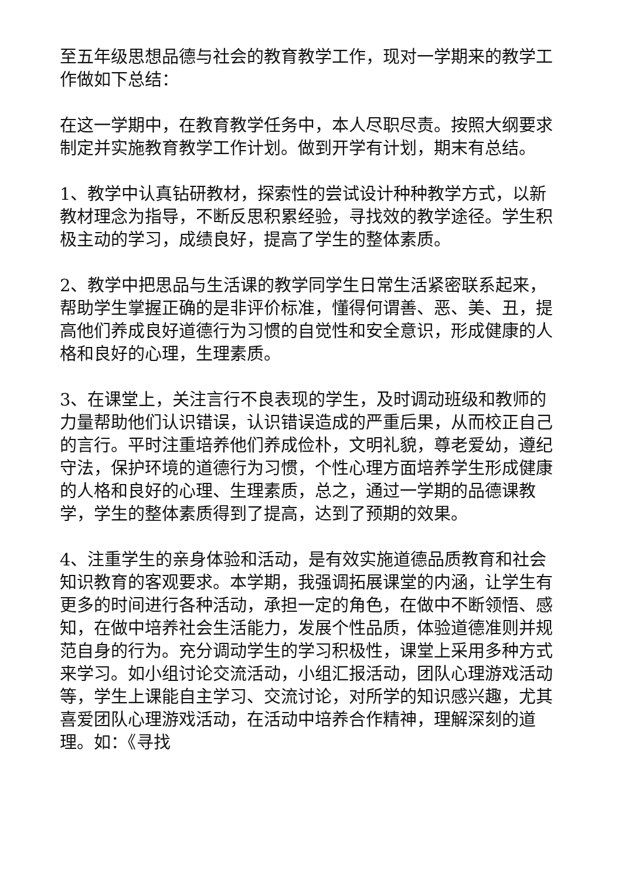至五年级思想品德与社会的教育教学工作，现对一学期来的教学工作做如下总结：
在这一学期中，在教育教学任务中，本人尽职尽责。按照大纲要求制定并实施教育教学工作计划。做到开学有计划，期末有总结。
1、教学中认真钻研教材，探索性的尝试设计种种教学方式，以新教材理念为指导，不断反思积累经验，寻找效的教学途径。学生积极主动的学习，成绩良好，提高了学生的整体素质。
2、教学中把思品与生活课的教学同学生日常生活紧密联系起来，帮助学生掌握正确的是非评价标准，懂得何谓善、恶、美、丑，提高他们养成良好道德行为习惯的自觉性和安全意识，形成健康的人格和良好的心理，生理素质。
3、在课堂上，关注言行不良表现的学生，及时调动班级和教师的力量帮助他们认识错误，认识错误造成的严重后果，从而校正自己的言行。平时注重培养他们养成俭朴，文明礼貌，尊老爱幼，遵纪守法，保护环境的道德行为习惯，个性心理方面培养学生形成健康的人格和良好的心理、生理素质，总之，通过一学期的品德课教学，学生的整体素质得到了提高，达到了预期的效果。
4、注重学生的亲身体验和活动，是有效实施道德品质教育和社会知识教育的客观要求。本学期，我强调拓展课堂的内涵，让学生有更多的时间进行各种活动，承担一定的角色，在做中不断领悟、感知，在做中培养社会生活能力，发展个性品质，体验道德准则并规范自身的行为。充分调动学生的学习积极性，课堂上采用多种方式来学习。如小组讨论交流活动，小组汇报活动，团队心理游戏活动等，学生上课能自主学习、交流讨论，对所学的知识感兴趣，尤其喜爱团队心理游戏活动，在活动中培养合作精神，理解深刻的道理。如：《寻找